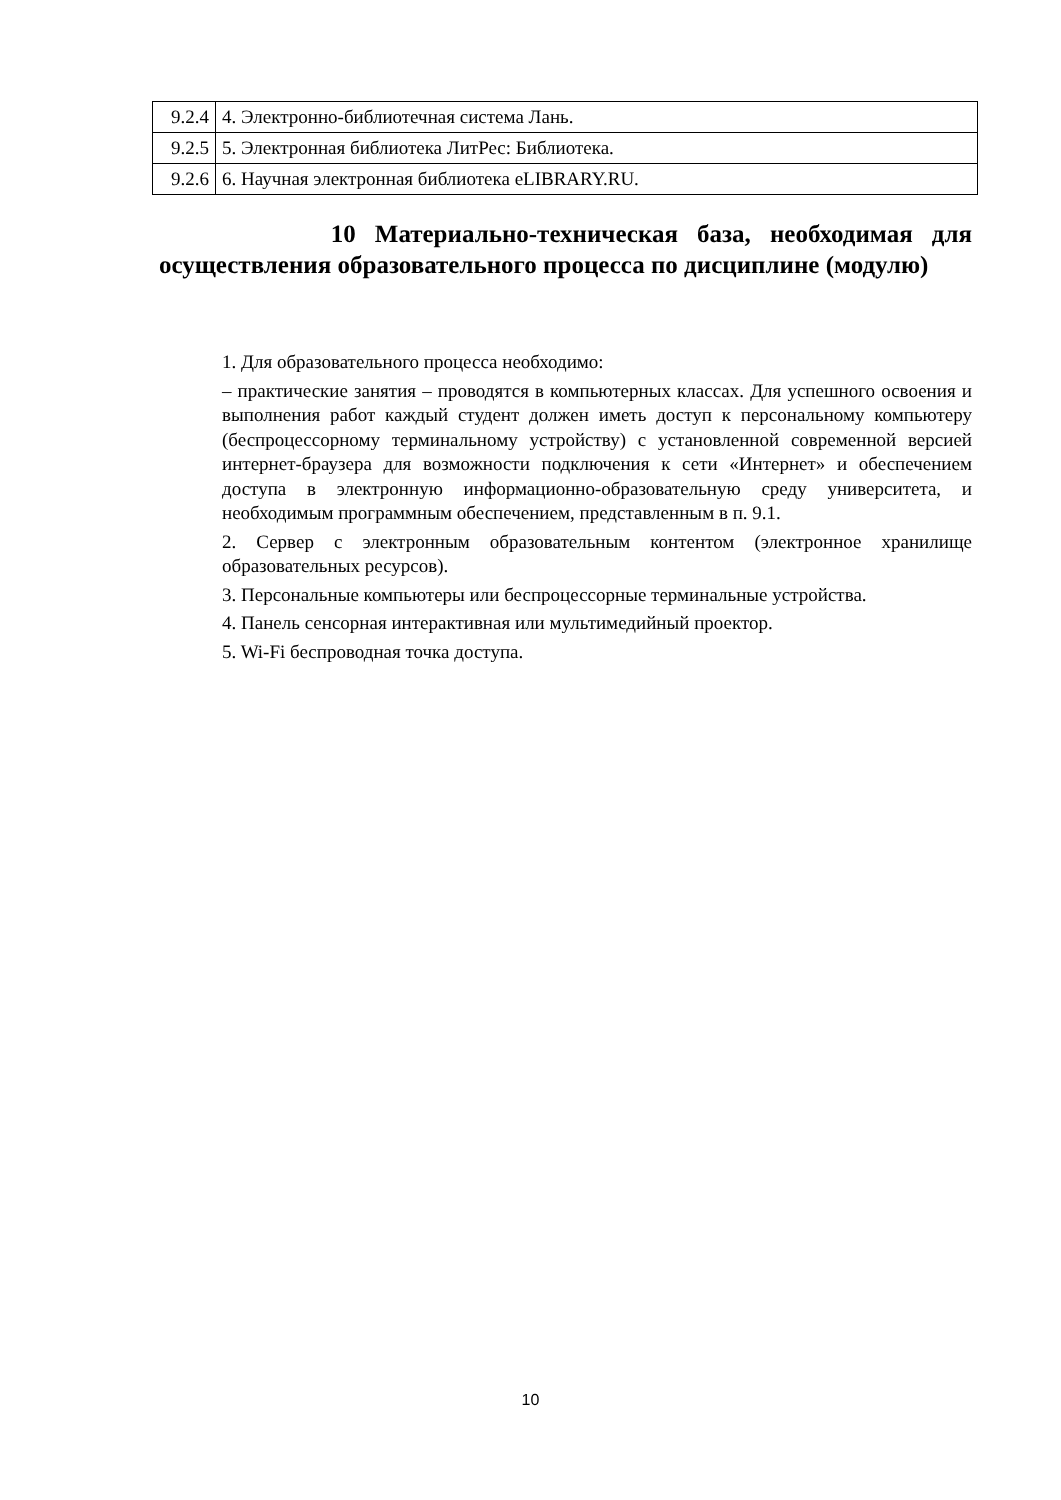| 9.2.4 | 4. Электронно-библиотечная система Лань. |
| 9.2.5 | 5. Электронная библиотека ЛитРес: Библиотека. |
| 9.2.6 | 6. Научная электронная библиотека eLIBRARY.RU. |
10 Материально-техническая база, необходимая для осуществления образовательного процесса по дисциплине (модулю)
1. Для образовательного процесса необходимо:
– практические занятия – проводятся в компьютерных классах. Для успешного освоения и выполнения работ каждый студент должен иметь доступ к персональному компьютеру (беспроцессорному терминальному устройству) с установленной современной версией интернет-браузера для возможности подключения к сети «Интернет» и обеспечением доступа в электронную информационно-образовательную среду университета, и необходимым программным обеспечением, представленным в п. 9.1.
2. Сервер с электронным образовательным контентом (электронное хранилище образовательных ресурсов).
3. Персональные компьютеры или беспроцессорные терминальные устройства.
4. Панель сенсорная интерактивная или мультимедийный проектор.
5. Wi-Fi беспроводная точка доступа.
10